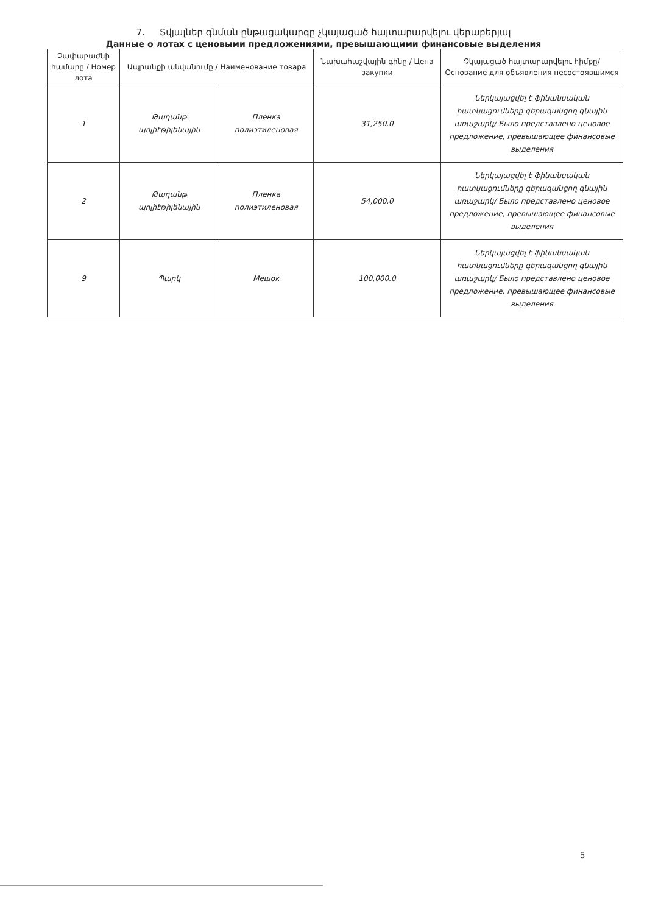7. Տվյալներ գնման ընթացակարգը չկայացած հայտարարվելու վերաբերյալ
Данные о лотах с ценовыми предложениями, превышающими финансовые выделения
| Չափաբաժնի համարը / Номер лота | Ապրանքի անվանումը / Наименование товара | | Նախահաշվային գինը / Цена закупки | Չկայացած հայտարարվելու հիմքը/ Основание для объявления несостоявшимся |
| --- | --- | --- | --- | --- |
| 1 | Թաղանթ պոլիէթիլենային | Пленка полиэтиленовая | 31,250.0 | Ներկայացվել է ֆինանսական հատկացումները գերազանցող գնային առաջարկ/ Было представлено ценовое предложение, превышающее финансовые выделения |
| 2 | Թաղանթ պոլիէթիլենային | Пленка полиэтиленовая | 54,000.0 | Ներկայացվել է ֆինանսական հատկացումները գերազանցող գնային առաջարկ/ Было представлено ценовое предложение, превышающее финансовые выделения |
| 9 | Պարկ | Мешок | 100,000.0 | Ներկայացվել է ֆինանսական հատկացումները գերազանցող գնային առաջարկ/ Было представлено ценовое предложение, превышающее финансовые выделения |
5